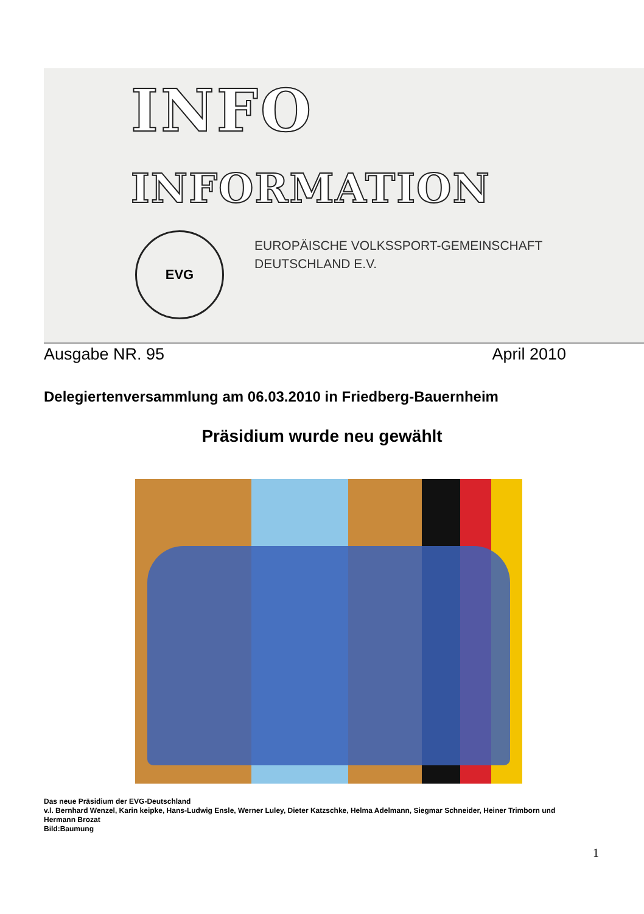INFO
INFORMATION
EVG
EUROPÄISCHE VOLKSSPORT-GEMEINSCHAFT
DEUTSCHLAND E.V.
Ausgabe NR. 95 April 2010
Delegiertenversammlung am 06.03.2010 in Friedberg-Bauernheim
Präsidium wurde neu gewählt
Das neue Präsidium der EVG-Deutschland
v.l. Bernhard Wenzel, Karin keipke, Hans-Ludwig Ensle, Werner Luley, Dieter Katzschke, Helma Adelmann, Siegmar Schneider, Heiner Trimborn und Hermann Brozat
Bild:Baumung
1